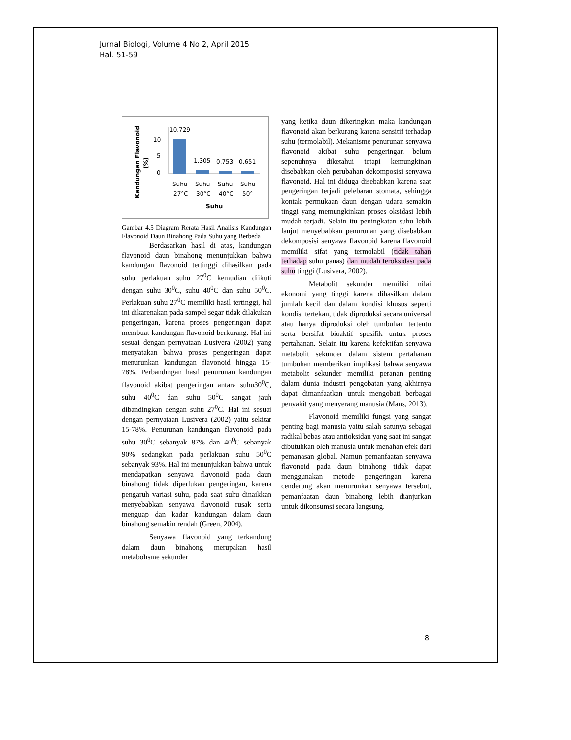Jurnal Biologi, Volume 4 No 2, April 2015
Hal. 51-59
Kandungan Flavonoid
(%)
10
5
0
10.729
1.305
0.753
0.651
Suhu
Suhu
Suhu
Suhu
27°C
30°C
40°C
50°
Suhu
Gambar 4.5 Diagram Rerata Hasil Analisis Kandungan Flavonoid Daun Binahong Pada Suhu yang Berbeda
Berdasarkan hasil di atas, kandungan flavonoid daun binahong menunjukkan bahwa kandungan flavonoid tertinggi dihasilkan pada suhu perlakuan suhu 27<sup>0</sup>C kemudian diikuti dengan suhu 30<sup>0</sup>C, suhu 40<sup>0</sup>C dan suhu 50<sup>0</sup>C. Perlakuan suhu 27<sup>0</sup>C memiliki hasil tertinggi, hal ini dikarenakan pada sampel segar tidak dilakukan pengeringan, karena proses pengeringan dapat membuat kandungan flavonoid berkurang. Hal ini sesuai dengan pernyataan Lusivera (2002) yang menyatakan bahwa proses pengeringan dapat menurunkan kandungan flavonoid hingga 15-78%. Perbandingan hasil penurunan kandungan flavonoid akibat pengeringan antara suhu30<sup>0</sup>C, suhu 40<sup>0</sup>C dan suhu 50<sup>0</sup>C sangat jauh dibandingkan dengan suhu 27<sup>0</sup>C. Hal ini sesuai dengan pernyataan Lusivera (2002) yaitu sekitar 15-78%. Penurunan kandungan flavonoid pada suhu 30<sup>0</sup>C sebanyak 87% dan 40<sup>0</sup>C sebanyak 90% sedangkan pada perlakuan suhu 50<sup>0</sup>C sebanyak 93%. Hal ini menunjukkan bahwa untuk mendapatkan senyawa flavonoid pada daun binahong tidak diperlukan pengeringan, karena pengaruh variasi suhu, pada saat suhu dinaikkan menyebabkan senyawa flavonoid rusak serta menguap dan kadar kandungan dalam daun binahong semakin rendah (Green, 2004).
Senyawa flavonoid yang terkandung dalam daun binahong merupakan hasil metabolisme sekunder
yang ketika daun dikeringkan maka kandungan flavonoid akan berkurang karena sensitif terhadap suhu (termolabil). Mekanisme penurunan senyawa flavonoid akibat suhu pengeringan belum sepenuhnya diketahui tetapi kemungkinan disebabkan oleh perubahan dekomposisi senyawa flavonoid. Hal ini diduga disebabkan karena saat pengeringan terjadi pelebaran stomata, sehingga kontak permukaan daun dengan udara semakin tinggi yang memungkinkan proses oksidasi lebih mudah terjadi. Selain itu peningkatan suhu lebih lanjut menyebabkan penurunan yang disebabkan dekomposisi senyawa flavonoid karena flavonoid memiliki sifat yang termolabil (tidak tahan terhadap suhu panas) dan mudah teroksidasi pada suhu tinggi (Lusivera, 2002).
Metabolit sekunder memiliki nilai ekonomi yang tinggi karena dihasilkan dalam jumlah kecil dan dalam kondisi khusus seperti kondisi tertekan, tidak diproduksi secara universal atau hanya diproduksi oleh tumbuhan tertentu serta bersifat bioaktif spesifik untuk proses pertahanan. Selain itu karena kefektifan senyawa metabolit sekunder dalam sistem pertahanan tumbuhan memberikan implikasi bahwa senyawa metabolit sekunder memiliki peranan penting dalam dunia industri pengobatan yang akhirnya dapat dimanfaatkan untuk mengobati berbagai penyakit yang menyerang manusia (Mans, 2013).
Flavonoid memiliki fungsi yang sangat penting bagi manusia yaitu salah satunya sebagai radikal bebas atau antioksidan yang saat ini sangat dibutuhkan oleh manusia untuk menahan efek dari pemanasan global. Namun pemanfaatan senyawa flavonoid pada daun binahong tidak dapat menggunakan metode pengeringan karena cenderung akan menurunkan senyawa tersebut, pemanfaatan daun binahong lebih dianjurkan untuk dikonsumsi secara langsung.
8